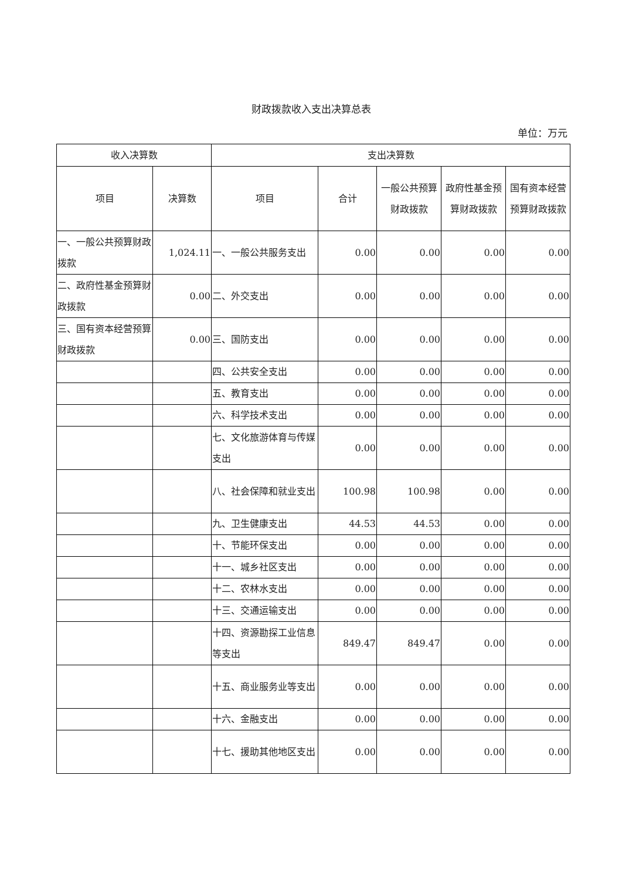财政拨款收入支出决算总表
单位：万元
| 收入决算数 | | 支出决算数 | | | | |
| --- | --- | --- | --- | --- | --- | --- |
| 项目 | 决算数 | 项目 | 合计 | 一般公共预算财政拨款 | 政府性基金预算财政拨款 | 国有资本经营预算财政拨款 |
| 一、一般公共预算财政拨款 | 1,024.11 | 一、一般公共服务支出 | 0.00 | 0.00 | 0.00 | 0.00 |
| 二、政府性基金预算财政拨款 | 0.00 | 二、外交支出 | 0.00 | 0.00 | 0.00 | 0.00 |
| 三、国有资本经营预算财政拨款 | 0.00 | 三、国防支出 | 0.00 | 0.00 | 0.00 | 0.00 |
| | | 四、公共安全支出 | 0.00 | 0.00 | 0.00 | 0.00 |
| | | 五、教育支出 | 0.00 | 0.00 | 0.00 | 0.00 |
| | | 六、科学技术支出 | 0.00 | 0.00 | 0.00 | 0.00 |
| | | 七、文化旅游体育与传媒支出 | 0.00 | 0.00 | 0.00 | 0.00 |
| | | 八、社会保障和就业支出 | 100.98 | 100.98 | 0.00 | 0.00 |
| | | 九、卫生健康支出 | 44.53 | 44.53 | 0.00 | 0.00 |
| | | 十、节能环保支出 | 0.00 | 0.00 | 0.00 | 0.00 |
| | | 十一、城乡社区支出 | 0.00 | 0.00 | 0.00 | 0.00 |
| | | 十二、农林水支出 | 0.00 | 0.00 | 0.00 | 0.00 |
| | | 十三、交通运输支出 | 0.00 | 0.00 | 0.00 | 0.00 |
| | | 十四、资源勘探工业信息等支出 | 849.47 | 849.47 | 0.00 | 0.00 |
| | | 十五、商业服务业等支出 | 0.00 | 0.00 | 0.00 | 0.00 |
| | | 十六、金融支出 | 0.00 | 0.00 | 0.00 | 0.00 |
| | | 十七、援助其他地区支出 | 0.00 | 0.00 | 0.00 | 0.00 |